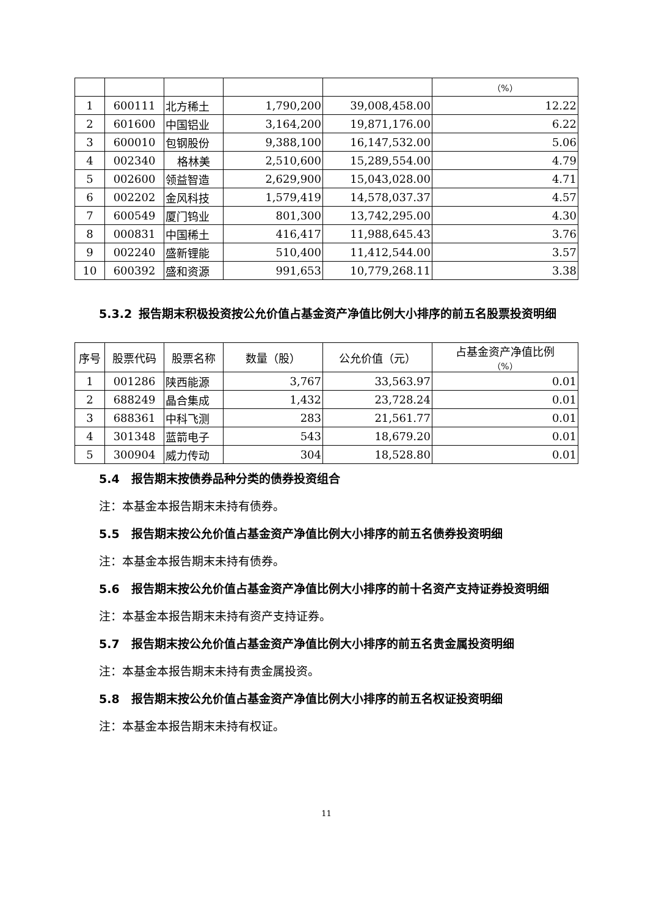| | | | | | （%） |
| 1 | 600111 | 北方稀土 | 1,790,200 | 39,008,458.00 | 12.22 |
| 2 | 601600 | 中国铝业 | 3,164,200 | 19,871,176.00 | 6.22 |
| 3 | 600010 | 包钢股份 | 9,388,100 | 16,147,532.00 | 5.06 |
| 4 | 002340 | 格林美 | 2,510,600 | 15,289,554.00 | 4.79 |
| 5 | 002600 | 领益智造 | 2,629,900 | 15,043,028.00 | 4.71 |
| 6 | 002202 | 金风科技 | 1,579,419 | 14,578,037.37 | 4.57 |
| 7 | 600549 | 厦门钨业 | 801,300 | 13,742,295.00 | 4.30 |
| 8 | 000831 | 中国稀土 | 416,417 | 11,988,645.43 | 3.76 |
| 9 | 002240 | 盛新锂能 | 510,400 | 11,412,544.00 | 3.57 |
| 10 | 600392 | 盛和资源 | 991,653 | 10,779,268.11 | 3.38 |
5.3.2 报告期末积极投资按公允价值占基金资产净值比例大小排序的前五名股票投资明细
| 序号 | 股票代码 | 股票名称 | 数量（股） | 公允价值（元） | 占基金资产净值比例 （%） |
| --- | --- | --- | --- | --- | --- |
| 1 | 001286 | 陕西能源 | 3,767 | 33,563.97 | 0.01 |
| 2 | 688249 | 晶合集成 | 1,432 | 23,728.24 | 0.01 |
| 3 | 688361 | 中科飞测 | 283 | 21,561.77 | 0.01 |
| 4 | 301348 | 蓝箭电子 | 543 | 18,679.20 | 0.01 |
| 5 | 300904 | 威力传动 | 304 | 18,528.80 | 0.01 |
5.4 报告期末按债券品种分类的债券投资组合
注：本基金本报告期末未持有债券。
5.5 报告期末按公允价值占基金资产净值比例大小排序的前五名债券投资明细
注：本基金本报告期末未持有债券。
5.6 报告期末按公允价值占基金资产净值比例大小排序的前十名资产支持证券投资明细
注：本基金本报告期末未持有资产支持证券。
5.7 报告期末按公允价值占基金资产净值比例大小排序的前五名贵金属投资明细
注：本基金本报告期末未持有贵金属投资。
5.8 报告期末按公允价值占基金资产净值比例大小排序的前五名权证投资明细
注：本基金本报告期末未持有权证。
11